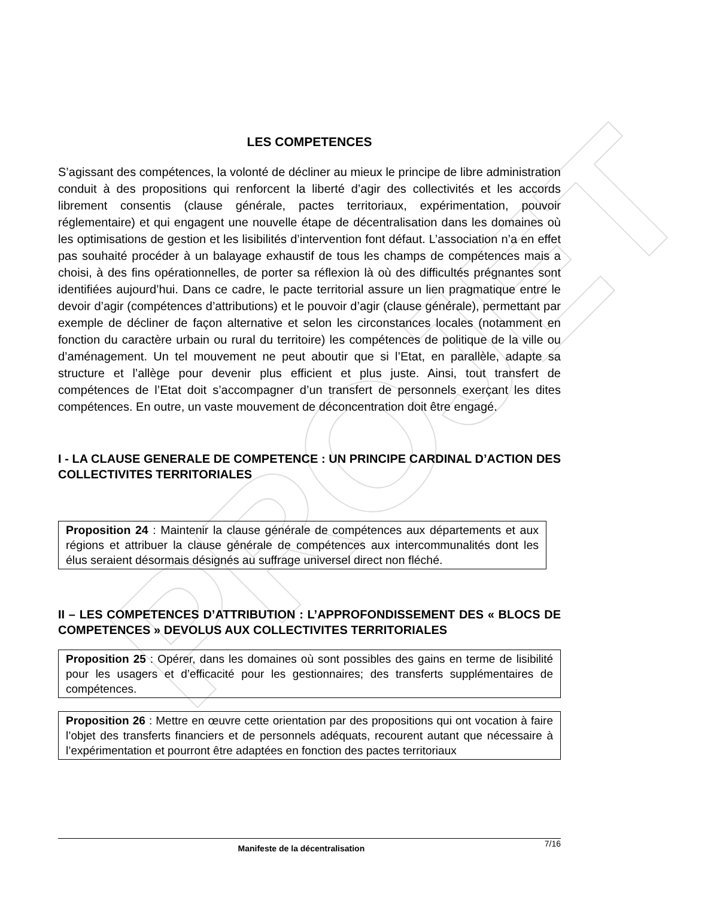PROJET
LES COMPETENCES
S’agissant des compétences, la volonté de décliner au mieux le principe de libre administration conduit à des propositions qui renforcent la liberté d’agir des collectivités et les accords librement consentis (clause générale, pactes territoriaux, expérimentation, pouvoir réglementaire) et qui engagent une nouvelle étape de décentralisation dans les domaines où les optimisations de gestion et les lisibilités d’intervention font défaut. L’association n’a en effet pas souhaité procéder à un balayage exhaustif de tous les champs de compétences mais a choisi, à des fins opérationnelles, de porter sa réflexion là où des difficultés prégnantes sont identifiées aujourd’hui. Dans ce cadre, le pacte territorial assure un lien pragmatique entre le devoir d’agir (compétences d’attributions) et le pouvoir d’agir (clause générale), permettant par exemple de décliner de façon alternative et selon les circonstances locales (notamment en fonction du caractère urbain ou rural du territoire) les compétences de politique de la ville ou d’aménagement. Un tel mouvement ne peut aboutir que si l’Etat, en parallèle, adapte sa structure et l’allège pour devenir plus efficient et plus juste. Ainsi, tout transfert de compétences de l’Etat doit s’accompagner d’un transfert de personnels exerçant les dites compétences. En outre, un vaste mouvement de déconcentration doit être engagé.
I - LA CLAUSE GENERALE DE COMPETENCE : UN PRINCIPE CARDINAL D’ACTION DES COLLECTIVITES TERRITORIALES
Proposition 24 : Maintenir la clause générale de compétences aux départements et aux régions et attribuer la clause générale de compétences aux intercommunalités dont les élus seraient désormais désignés au suffrage universel direct non fléché.
II – LES COMPETENCES D’ATTRIBUTION : L’APPROFONDISSEMENT DES « BLOCS DE COMPETENCES » DEVOLUS AUX COLLECTIVITES TERRITORIALES
Proposition 25 : Opérer, dans les domaines où sont possibles des gains en terme de lisibilité pour les usagers et d’efficacité pour les gestionnaires; des transferts supplémentaires de compétences.
Proposition 26 : Mettre en œuvre cette orientation par des propositions qui ont vocation à faire l’objet des transferts financiers et de personnels adéquats, recourent autant que nécessaire à l’expérimentation et pourront être adaptées en fonction des pactes territoriaux
Manifeste de la décentralisation 7/16